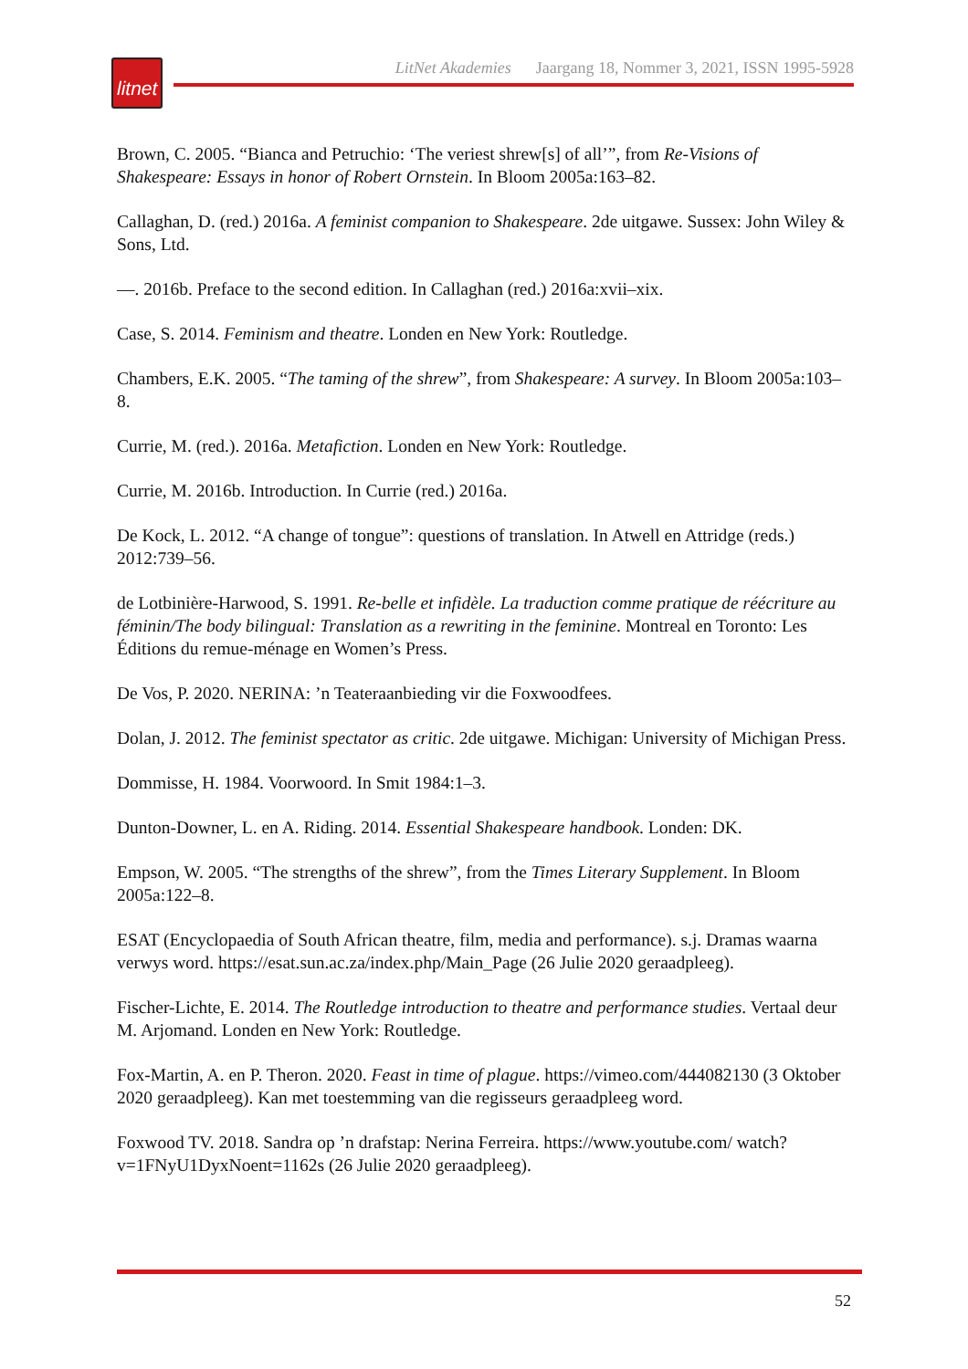litnet
LitNet Akademies Jaargang 18, Nommer 3, 2021, ISSN 1995-5928
Brown, C. 2005. “Bianca and Petruchio: ‘The veriest shrew[s] of all’”, from Re-Visions of Shakespeare: Essays in honor of Robert Ornstein. In Bloom 2005a:163–82.
Callaghan, D. (red.) 2016a. A feminist companion to Shakespeare. 2de uitgawe. Sussex: John Wiley & Sons, Ltd.
—. 2016b. Preface to the second edition. In Callaghan (red.) 2016a:xvii–xix.
Case, S. 2014. Feminism and theatre. Londen en New York: Routledge.
Chambers, E.K. 2005. “The taming of the shrew”, from Shakespeare: A survey. In Bloom 2005a:103–8.
Currie, M. (red.). 2016a. Metafiction. Londen en New York: Routledge.
Currie, M. 2016b. Introduction. In Currie (red.) 2016a.
De Kock, L. 2012. “A change of tongue”: questions of translation. In Atwell en Attridge (reds.) 2012:739–56.
de Lotbinière-Harwood, S. 1991. Re-belle et infidèle. La traduction comme pratique de réécriture au féminin/The body bilingual: Translation as a rewriting in the feminine. Montreal en Toronto: Les Éditions du remue-ménage en Women’s Press.
De Vos, P. 2020. NERINA: ’n Teateraanbieding vir die Foxwoodfees.
Dolan, J. 2012. The feminist spectator as critic. 2de uitgawe. Michigan: University of Michigan Press.
Dommisse, H. 1984. Voorwoord. In Smit 1984:1–3.
Dunton-Downer, L. en A. Riding. 2014. Essential Shakespeare handbook. Londen: DK.
Empson, W. 2005. “The strengths of the shrew”, from the Times Literary Supplement. In Bloom 2005a:122–8.
ESAT (Encyclopaedia of South African theatre, film, media and performance). s.j. Dramas waarna verwys word. https://esat.sun.ac.za/index.php/Main_Page (26 Julie 2020 geraadpleeg).
Fischer-Lichte, E. 2014. The Routledge introduction to theatre and performance studies. Vertaal deur M. Arjomand. Londen en New York: Routledge.
Fox-Martin, A. en P. Theron. 2020. Feast in time of plague. https://vimeo.com/444082130 (3 Oktober 2020 geraadpleeg). Kan met toestemming van die regisseurs geraadpleeg word.
Foxwood TV. 2018. Sandra op ’n drafstap: Nerina Ferreira. https://www.youtube.com/ watch?v=1FNyU1DyxNoent=1162s (26 Julie 2020 geraadpleeg).
52